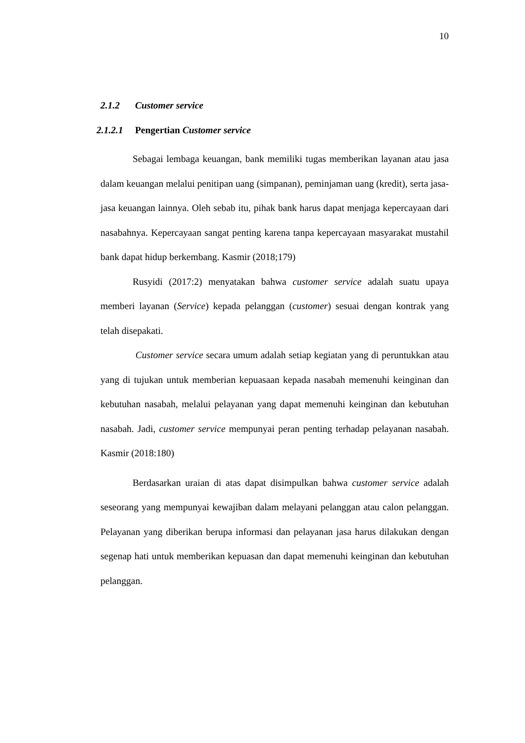10
2.1.2 Customer service
2.1.2.1 Pengertian Customer service
Sebagai lembaga keuangan, bank memiliki tugas memberikan layanan atau jasa dalam keuangan melalui penitipan uang (simpanan), peminjaman uang (kredit), serta jasa-jasa keuangan lainnya. Oleh sebab itu, pihak bank harus dapat menjaga kepercayaan dari nasabahnya. Kepercayaan sangat penting karena tanpa kepercayaan masyarakat mustahil bank dapat hidup berkembang. Kasmir (2018;179)
Rusyidi (2017:2) menyatakan bahwa customer service adalah suatu upaya memberi layanan (Service) kepada pelanggan (customer) sesuai dengan kontrak yang telah disepakati.
Customer service secara umum adalah setiap kegiatan yang di peruntukkan atau yang di tujukan untuk memberian kepuasaan kepada nasabah memenuhi keinginan dan kebutuhan nasabah, melalui pelayanan yang dapat memenuhi keinginan dan kebutuhan nasabah. Jadi, customer service mempunyai peran penting terhadap pelayanan nasabah. Kasmir (2018:180)
Berdasarkan uraian di atas dapat disimpulkan bahwa customer service adalah seseorang yang mempunyai kewajiban dalam melayani pelanggan atau calon pelanggan. Pelayanan yang diberikan berupa informasi dan pelayanan jasa harus dilakukan dengan segenap hati untuk memberikan kepuasan dan dapat memenuhi keinginan dan kebutuhan pelanggan.